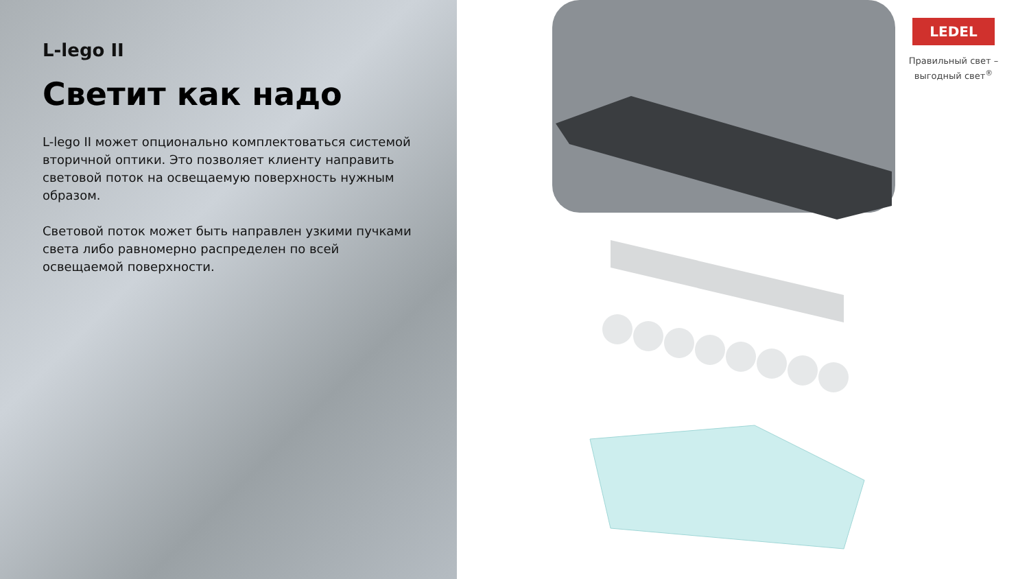L-lego II
Светит как надо
L-lego II может опционально комплектоваться системой вторичной оптики. Это позволяет клиенту направить световой поток на освещаемую поверхность нужным образом.
Световой поток может быть направлен узкими пучками света либо равномерно распределен по всей освещаемой поверхности.
LEDEL
Правильный свет –
выгодный свет<sup>®</sup>